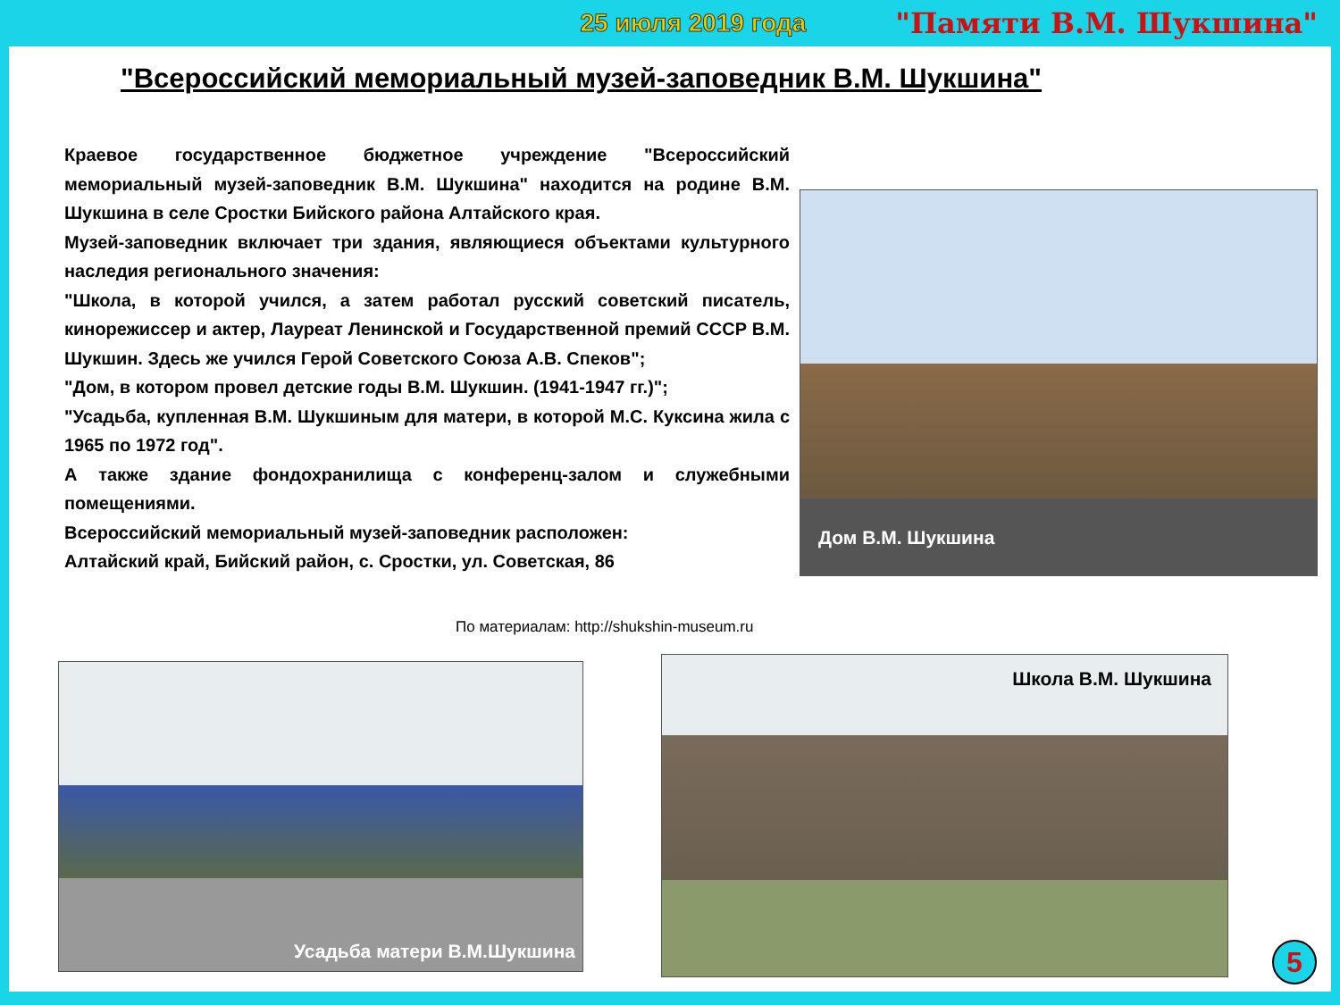25 июля 2019 года "Памяти В.М. Шукшина"
"Всероссийский мемориальный музей-заповедник В.М. Шукшина"
Краевое государственное бюджетное учреждение "Всероссийский мемориальный музей-заповедник В.М. Шукшина" находится на родине В.М. Шукшина в селе Сростки Бийского района Алтайского края.
Музей-заповедник включает три здания, являющиеся объектами культурного наследия регионального значения:
"Школа, в которой учился, а затем работал русский советский писатель, кинорежиссер и актер, Лауреат Ленинской и Государственной премий СССР В.М. Шукшин. Здесь же учился Герой Советского Союза А.В. Спеков";
"Дом, в котором провел детские годы В.М. Шукшин. (1941-1947 гг.)";
"Усадьба, купленная В.М. Шукшиным для матери, в которой М.С. Куксина жила с 1965 по 1972 год".
А также здание фондохранилища с конференц-залом и служебными помещениями.
Всероссийский мемориальный музей-заповедник расположен:
Алтайский край, Бийский район, с. Сростки, ул. Советская, 86
По материалам: http://shukshin-museum.ru
Дом В.М. Шукшина
Усадьба матери В.М.Шукшина Школа В.М. Шукшина
5